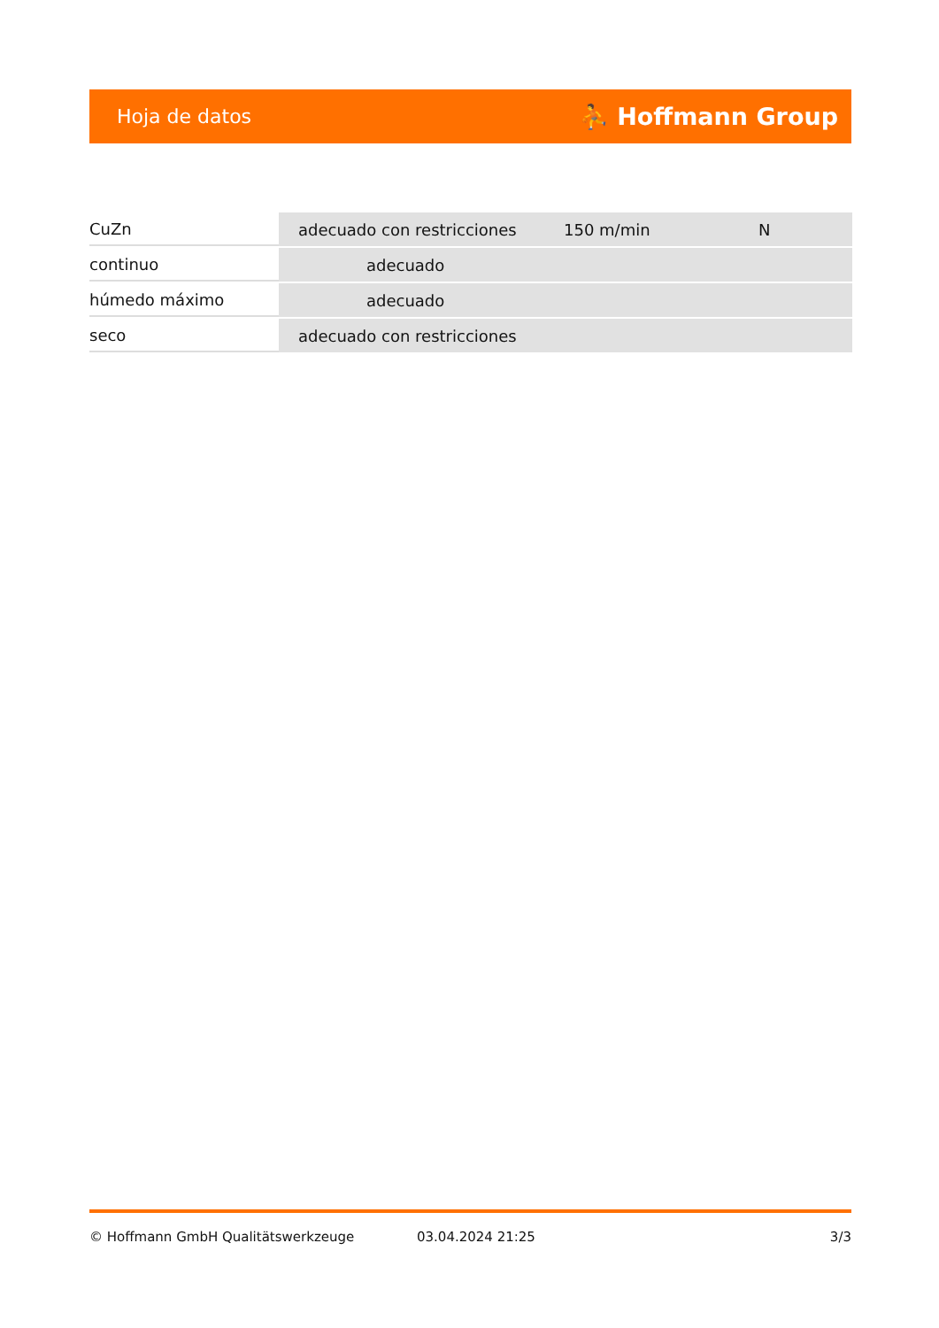Hoja de datos ⛹ Hoffmann Group
| CuZn | adecuado con restricciones | 150 m/min | N |
| continuo | adecuado | | |
| húmedo máximo | adecuado | | |
| seco | adecuado con restricciones | | |
© Hoffmann GmbH Qualitätswerkzeuge 03.04.2024 21:25 3/3